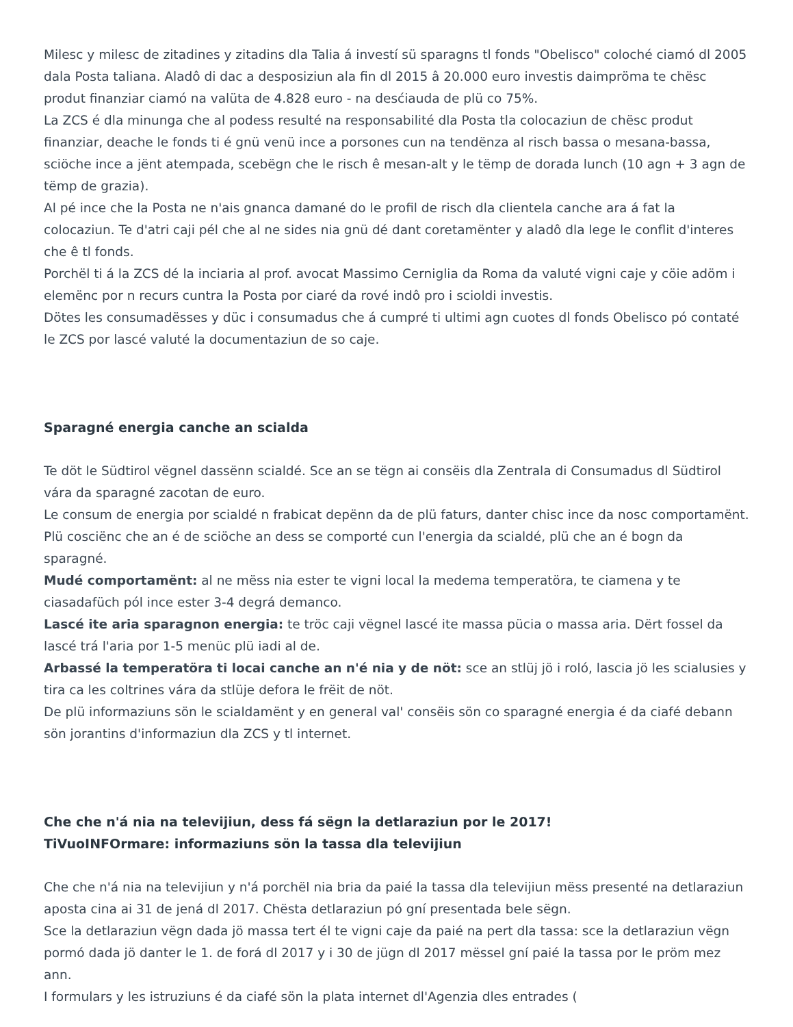Milesc y milesc de zitadines y zitadins dla Talia á investí sü sparagns tl fonds "Obelisco" coloché ciamó dl 2005 dala Posta taliana. Aladô di dac a desposiziun ala fin dl 2015 â 20.000 euro investis daimpröma te chësc produt finanziar ciamó na valüta de 4.828 euro - na desćiauda de plü co 75%.
La ZCS é dla minunga che al podess resulté na responsabilité dla Posta tla colocaziun de chësc produt finanziar, deache le fonds ti é gnü venü ince a porsones cun na tendënza al risch bassa o mesana-bassa, sciöche ince a jënt atempada, scebëgn che le risch ê mesan-alt y le tëmp de dorada lunch (10 agn + 3 agn de tëmp de grazia).
Al pé ince che la Posta ne n'ais gnanca damané do le profil de risch dla clientela canche ara á fat la colocaziun. Te d'atri caji pél che al ne sides nia gnü dé dant coretamënter y aladô dla lege le conflit d'interes che ê tl fonds.
Porchël ti á la ZCS dé la inciaria al prof. avocat Massimo Cerniglia da Roma da valuté vigni caje y cöie adöm i elemënc por n recurs cuntra la Posta por ciaré da rové indô pro i scioldi investis.
Dötes les consumadësses y düc i consumadus che á cumpré ti ultimi agn cuotes dl fonds Obelisco pó contaté le ZCS por lascé valuté la documentaziun de so caje.
Sparagné energia canche an scialda
Te döt le Südtirol vëgnel dassënn scialdé. Sce an se tëgn ai consëis dla Zentrala di Consumadus dl Südtirol vára da sparagné zacotan de euro.
Le consum de energia por scialdé n frabicat depënn da de plü faturs, danter chisc ince da nosc comportamënt. Plü cosciënc che an é de sciöche an dess se comporté cun l'energia da scialdé, plü che an é bogn da sparagné.
Mudé comportamënt: al ne mëss nia ester te vigni local la medema temperatöra, te ciamena y te ciasadafüch pól ince ester 3-4 degrá demanco.
Lascé ite aria sparagnon energia: te tröc caji vëgnel lascé ite massa pücia o massa aria. Dërt fossel da lascé trá l'aria por 1-5 menüc plü iadi al de.
Arbassé la temperatöra ti locai canche an n'é nia y de nöt: sce an stlüj jö i roló, lascia jö les scialusies y tira ca les coltrines vára da stlüje defora le frëit de nöt.
De plü informaziuns sön le scialdamënt y en general val' consëis sön co sparagné energia é da ciafé debann sön jorantins d'informaziun dla ZCS y tl internet.
Che che n'á nia na televijiun, dess fá sëgn la detlaraziun por le 2017!
TiVuoINFOrmare: informaziuns sön la tassa dla televijiun
Che che n'á nia na televijiun y n'á porchël nia bria da paié la tassa dla televijiun mëss presenté na detlaraziun aposta cina ai 31 de jená dl 2017. Chësta detlaraziun pó gní presentada bele sëgn.
Sce la detlaraziun vëgn dada jö massa tert él te vigni caje da paié na pert dla tassa: sce la detlaraziun vëgn pormó dada jö danter le 1. de forá dl 2017 y i 30 de jügn dl 2017 mëssel gní paié la tassa por le pröm mez ann.
I formulars y les istruziuns é da ciafé sön la plata internet dl'Agenzia dles entrades (